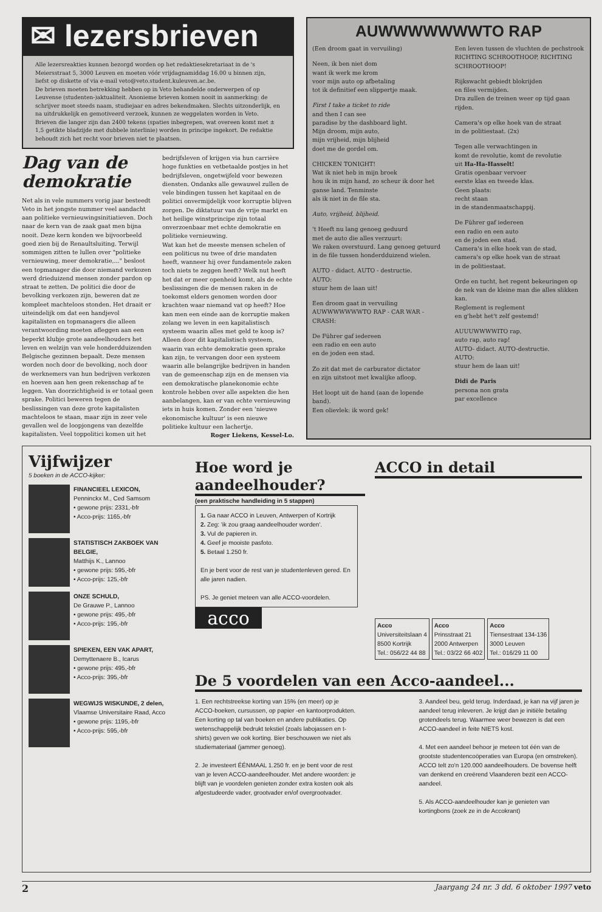✉ lezersbrieven
Alle lezersreakties kunnen bezorgd worden op het redaktiesekretariaat in de 's Meiersstraat 5, 3000 Leuven en moeten vóór vrijdagnamiddag 16.00 u binnen zijn, liefst op diskette of via e-mail veto@veto.student.kuleuven.ac.be.
De brieven moeten betrekking hebben op in Veto behandelde onderwerpen of op Leuvense (studenten-)aktualiteit. Anonieme brieven komen nooit in aanmerking: de schrijver moet steeds naam, studiejaar en adres bekendmaken. Slechts uitzonderlijk, en na uitdrukkelijk en gemotiveerd verzoek, kunnen ze weggelaten worden in Veto.
Brieven die langer zijn dan 2400 tekens (spaties inbegrepen, wat overeen komt met ± 1,5 getikte bladzijde met dubbele interlinie) worden in principe ingekort. De redaktie behoudt zich het recht voor brieven niet te plaatsen.
Dag van de demokratie
Net als in vele nummers vorig jaar besteedt Veto in het jongste nummer veel aandacht aan politieke vernieuwingsinitiatieven. Doch naar de kern van de zaak gaat men bijna nooit. Deze kern konden we bijvoorbeeld goed zien bij de Renaultsluiting. Terwijl sommigen zitten te lullen over "politieke vernieuwing, meer demokratie,..." besloot een topmanager die door niemand verkozen werd drieduizend mensen zonder pardon op straat te zetten. De politici die door de bevolking verkozen zijn, beweren dat ze kompleet machteloos stonden. Het draait er uiteindelijk om dat een handjevol kapitalisten en topmanagers die alleen verantwoording moeten afleggen aan een beperkt klubje grote aandeelhouders het leven en welzijn van vele honderdduizenden Belgische gezinnen bepaalt. Deze mensen worden noch door de bevolking, noch door de werknemers van hun bedrijven verkozen en hoeven aan hen geen rekenschap af te leggen. Van doorzichtigheid is er totaal geen sprake. Politici beweren tegen de beslissingen van deze grote kapitalisten machteloos te staan, maar zijn in zeer vele gevallen wel de loopjongens van dezelfde kapitalisten. Veel toppolitici komen uit het
bedrijfsleven of krijgen via hun carrière hoge funkties en vetbetaalde postjes in het bedrijfsleven, ongetwijfeld voor bewezen diensten. Ondanks alle gewauwel zullen de vele bindingen tussen het kapitaal en de politici onvermijdelijk voor korruptie blijven zorgen. De diktatuur van de vrije markt en het heilige winstprincipe zijn totaal onverzoenbaar met echte demokratie en politieke vernieuwing.
Wat kan het de meeste mensen schelen of een politicus nu twee of drie mandaten heeft, wanneer hij over fundamentele zaken toch niets te zeggen heeft? Welk nut heeft het dat er meer openheid komt, als de echte beslissingen die de mensen raken in de toekomst elders genomen worden door krachten waar niemand vat op heeft? Hoe kan men een einde aan de korruptie maken zolang we leven in een kapitalistisch systeem waarin alles met geld te koop is?
Alleen door dit kapitalistisch systeem, waarin van echte demokratie geen sprake kan zijn, te vervangen door een systeem waarin alle belangrijke bedrijven in handen van de gemeenschap zijn en de mensen via een demokratische planekonomie echte kontrole hebben over alle aspekten die hen aanbelangen, kan er van echte vernieuwing iets in huis komen. Zonder een 'nieuwe ekonomische kultuur' is een nieuwe politieke kultuur een lachertje.
Roger Liekens, Kessel-Lo.
AUWWWWWWWTO RAP
(Een droom gaat in vervuiling)
Neen, ik ben niet dom
want ik werk me krom
voor mijn auto op afbetaling
tot ik definitief een slippertje maak.
First I take a ticket to ride
and then I can see
paradise by the dashboard light.
Mijn droom, mijn auto,
mijn vrijheid, mijn blijheid
doet me de gordel om.
CHICKEN TONIGHT!
Wat ik niet heb in mijn broek
hou ik in mijn hand, zo scheur ik door het ganse land. Tenminste
als ik niet in de file sta.
Auto, vrijheid, blijheid.
't Heeft nu lang genoeg geduurd
met de auto die alles verzuurt:
We raken overstuurd. Lang genoeg getuurd in de file tussen honderdduizend wielen.
AUTO - didact. AUTO - destructie.
AUTO:
stuur hem de laan uit!
Een droom gaat in vervuiling
AUWWWWWWWTO RAP - CAR WAR - CRASH:
De Führer gaf iedereen
een radio en een auto
en de joden een stad.
Zo zit dat met de carburator dictator
en zijn uitstoot met kwalijke afloop.
Het loopt uit de hand (aan de lopende band).
Een olievlek: ik word gek!
Een leven tussen de vluchten de pechstrook
RICHTING SCHROOTHOOP, RICHTING SCHROOTHOOP!
Rijkswacht gebiedt blokrijden
en files vermijden.
Dra zullen de treinen weer op tijd gaan rijden.
Camera's op elke hoek van de straat
in de politiestaat. (2x)
Tegen alle verwachtingen in
komt de revolutie, komt de revolutie
uit Ha-Ha-Hasselt!
Gratis openbaar vervoer
eerste klas en tweede klas.
Geen plaats:
recht staan
in de standenmaatschappij.
De Führer gaf iedereen
een radio en een auto
en de joden een stad.
Camera's in elke hoek van de stad,
camera's op elke hoek van de straat
in de politiestaat.
Orde en tucht, het regent bekeuringen op de nek van de kleine man die alles slikken kan.
Reglement is reglement
en g'hebt het't zelf gestemd!
AUUUWWWWITO rap,
auto rap, auto rap!
AUTO- didact. AUTO-destructie.
AUTO:
stuur hem de laan uit!
Didi de Paris
persona non grata
par excellence
Vijfwijzer
5 boeken in de ACCO-kijker:
FINANCIEEL LEXICON,
Penninckx M., Ced Samsom
• gewone prijs: 2331,-bfr
• Acco-prijs: 1165,-bfr
STATISTISCH ZAKBOEK VAN BELGIE,
Matthijs K., Lannoo
• gewone prijs: 595,-bfr
• Acco-prijs: 125,-bfr
ONZE SCHULD,
De Grauwe P., Lannoo
• gewone prijs: 495,-bfr
• Acco-prijs: 195,-bfr
SPIEKEN, EEN VAK APART,
Demyttenaere B., Icarus
• gewone prijs: 495,-bfr
• Acco-prijs: 395,-bfr
WEGWIJS WISKUNDE, 2 delen,
Vlaamse Universitaire Raad, Acco
• gewone prijs: 1195,-bfr
• Acco-prijs: 595,-bfr
Hoe word je aandeelhouder?
(een praktische handleiding in 5 stappen)
1. Ga naar ACCO in Leuven, Antwerpen of Kortrijk
2. Zeg: 'ik zou graag aandeelhouder worden'.
3. Vul de papieren in.
4. Geef je mooiste pasfoto.
5. Betaal 1.250 fr.
En je bent voor de rest van je studentenleven gered. En alle jaren nadien.
PS. Je geniet meteen van alle ACCO-voordelen.
acco
ACCO in detail
Acco
Universiteitslaan 4
8500 Kortrijk
Tel.: 056/22 44 88 Acco
Prinsstraat 21
2000 Antwerpen
Tel.: 03/22 66 402 Acco
Tiensestraat 134-136
3000 Leuven
Tel.: 016/29 11 00
De 5 voordelen van een Acco-aandeel...
1. Een rechtstreekse korting van 15% (en meer) op je ACCO-boeken, cursussen, op papier -en kantoorprodukten. Een korting op tal van boeken en andere publikaties. Op wetenschappelijk bedrukt tekstiel (zoals labojassen en t-shirts) geven we ook korting. Bier beschouwen we niet als studiemateriaal (jammer genoeg).
2. Je investeert ÉÉNMAAL 1.250 fr. en je bent voor de rest van je leven ACCO-aandeelhouder. Met andere woorden: je blijft van je voordelen genieten zonder extra kosten ook als afgestudeerde vader, grootvader en/of overgrootvader.
3. Aandeel beu, geld terug. Inderdaad, je kan na vijf jaren je aandeel terug inleveren. Je krijgt dan je initiële betaling grotendeels terug. Waarmee weer bewezen is dat een ACCO-aandeel in feite NIETS kost.
4. Met een aandeel behoor je meteen tot één van de grootste studentencoöperaties van Europa (en omstreken). ACCO telt zo'n 120.000 aandeelhouders. De bovense helft van denkend en creërend Vlaanderen bezit een ACCO-aandeel.
5. Als ACCO-aandeelhouder kan je genieten van kortingbons (zoek ze in de Accokrant)
2 Jaargang 24 nr. 3 dd. 6 oktober 1997 veto